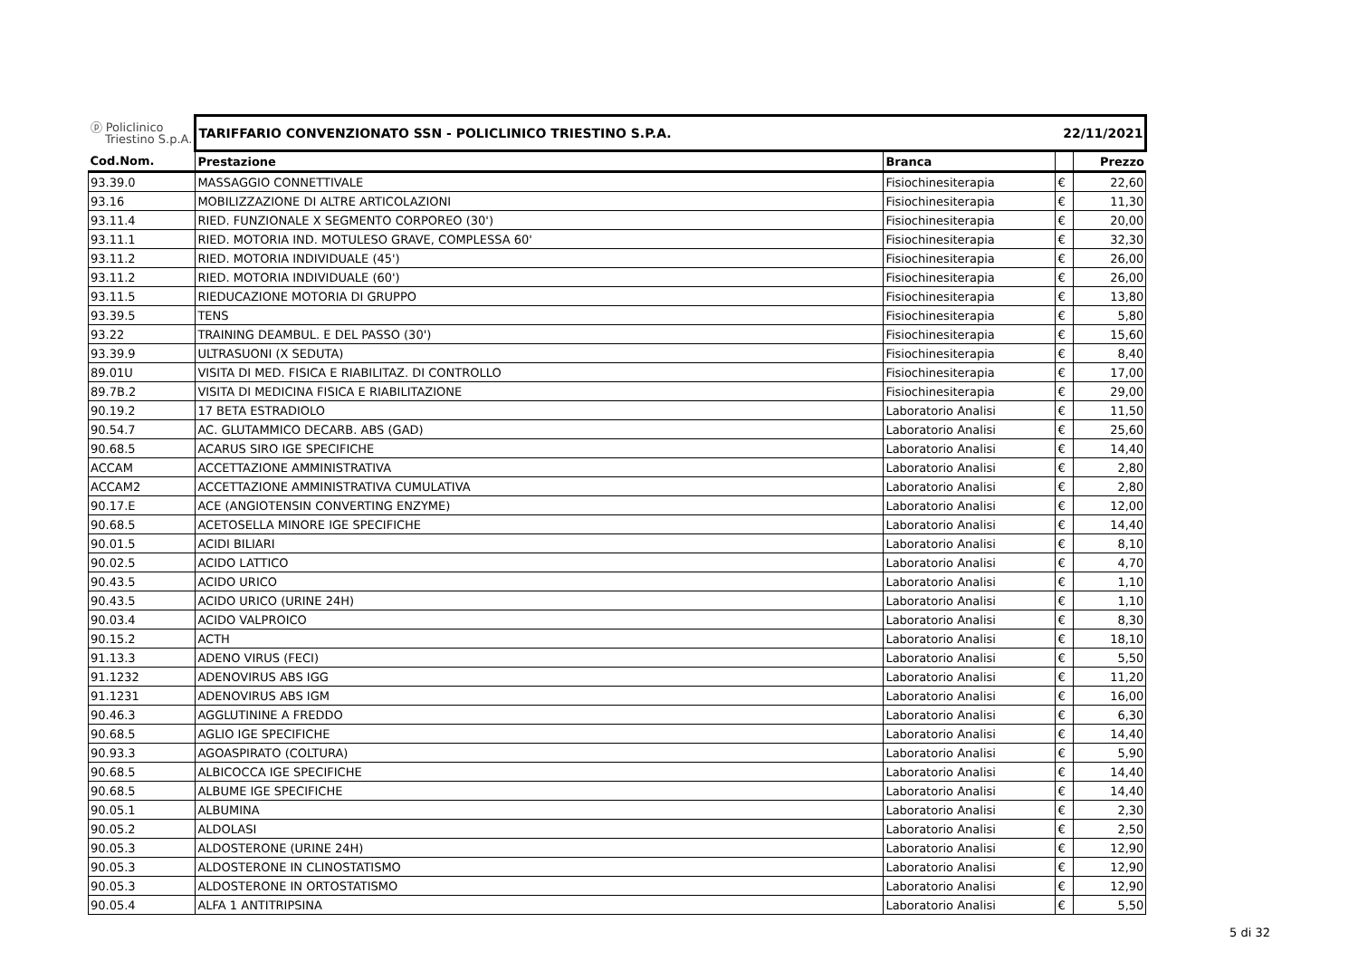| ⓟ Policlinico Triestino S.p.A. | TARIFFARIO CONVENZIONATO SSN - POLICLINICO TRIESTINO S.P.A. | | 22/11/2021 | |
| Cod.Nom. | Prestazione | Branca | | Prezzo |
| 93.39.0 | MASSAGGIO CONNETTIVALE | Fisiochinesiterapia | € | 22,60 |
| 93.16 | MOBILIZZAZIONE DI ALTRE ARTICOLAZIONI | Fisiochinesiterapia | € | 11,30 |
| 93.11.4 | RIED. FUNZIONALE X SEGMENTO CORPOREO (30') | Fisiochinesiterapia | € | 20,00 |
| 93.11.1 | RIED. MOTORIA IND. MOTULESO GRAVE, COMPLESSA 60' | Fisiochinesiterapia | € | 32,30 |
| 93.11.2 | RIED. MOTORIA INDIVIDUALE (45') | Fisiochinesiterapia | € | 26,00 |
| 93.11.2 | RIED. MOTORIA INDIVIDUALE (60') | Fisiochinesiterapia | € | 26,00 |
| 93.11.5 | RIEDUCAZIONE MOTORIA DI GRUPPO | Fisiochinesiterapia | € | 13,80 |
| 93.39.5 | TENS | Fisiochinesiterapia | € | 5,80 |
| 93.22 | TRAINING DEAMBUL. E DEL PASSO (30') | Fisiochinesiterapia | € | 15,60 |
| 93.39.9 | ULTRASUONI (X SEDUTA) | Fisiochinesiterapia | € | 8,40 |
| 89.01U | VISITA DI MED. FISICA E RIABILITAZ. DI CONTROLLO | Fisiochinesiterapia | € | 17,00 |
| 89.7B.2 | VISITA DI MEDICINA FISICA E RIABILITAZIONE | Fisiochinesiterapia | € | 29,00 |
| 90.19.2 | 17 BETA ESTRADIOLO | Laboratorio Analisi | € | 11,50 |
| 90.54.7 | AC. GLUTAMMICO DECARB. ABS (GAD) | Laboratorio Analisi | € | 25,60 |
| 90.68.5 | ACARUS SIRO IGE SPECIFICHE | Laboratorio Analisi | € | 14,40 |
| ACCAM | ACCETTAZIONE AMMINISTRATIVA | Laboratorio Analisi | € | 2,80 |
| ACCAM2 | ACCETTAZIONE AMMINISTRATIVA CUMULATIVA | Laboratorio Analisi | € | 2,80 |
| 90.17.E | ACE (ANGIOTENSIN CONVERTING ENZYME) | Laboratorio Analisi | € | 12,00 |
| 90.68.5 | ACETOSELLA MINORE IGE SPECIFICHE | Laboratorio Analisi | € | 14,40 |
| 90.01.5 | ACIDI BILIARI | Laboratorio Analisi | € | 8,10 |
| 90.02.5 | ACIDO LATTICO | Laboratorio Analisi | € | 4,70 |
| 90.43.5 | ACIDO URICO | Laboratorio Analisi | € | 1,10 |
| 90.43.5 | ACIDO URICO (URINE 24H) | Laboratorio Analisi | € | 1,10 |
| 90.03.4 | ACIDO VALPROICO | Laboratorio Analisi | € | 8,30 |
| 90.15.2 | ACTH | Laboratorio Analisi | € | 18,10 |
| 91.13.3 | ADENO VIRUS (FECI) | Laboratorio Analisi | € | 5,50 |
| 91.1232 | ADENOVIRUS ABS IGG | Laboratorio Analisi | € | 11,20 |
| 91.1231 | ADENOVIRUS ABS IGM | Laboratorio Analisi | € | 16,00 |
| 90.46.3 | AGGLUTININE A FREDDO | Laboratorio Analisi | € | 6,30 |
| 90.68.5 | AGLIO IGE SPECIFICHE | Laboratorio Analisi | € | 14,40 |
| 90.93.3 | AGOASPIRATO (COLTURA) | Laboratorio Analisi | € | 5,90 |
| 90.68.5 | ALBICOCCA IGE SPECIFICHE | Laboratorio Analisi | € | 14,40 |
| 90.68.5 | ALBUME IGE SPECIFICHE | Laboratorio Analisi | € | 14,40 |
| 90.05.1 | ALBUMINA | Laboratorio Analisi | € | 2,30 |
| 90.05.2 | ALDOLASI | Laboratorio Analisi | € | 2,50 |
| 90.05.3 | ALDOSTERONE (URINE 24H) | Laboratorio Analisi | € | 12,90 |
| 90.05.3 | ALDOSTERONE IN CLINOSTATISMO | Laboratorio Analisi | € | 12,90 |
| 90.05.3 | ALDOSTERONE IN ORTOSTATISMO | Laboratorio Analisi | € | 12,90 |
| 90.05.4 | ALFA 1 ANTITRIPSINA | Laboratorio Analisi | € | 5,50 |
5 di 32